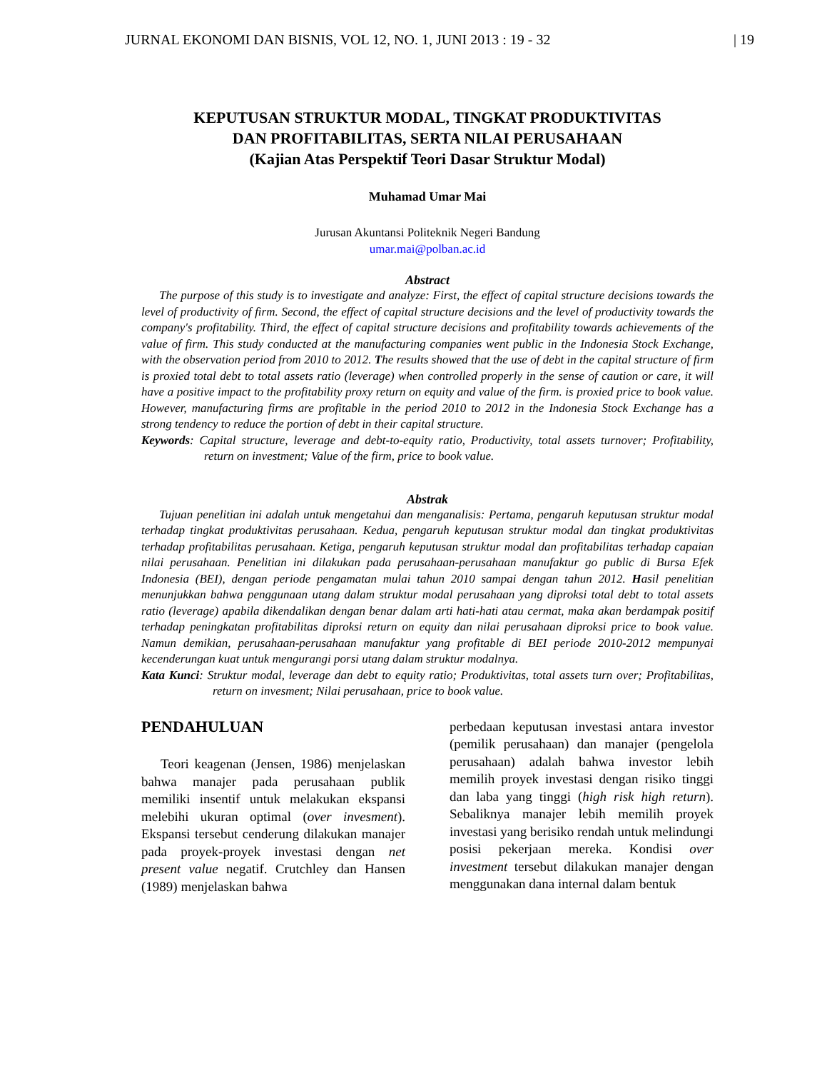JURNAL EKONOMI DAN BISNIS, VOL 12, NO. 1, JUNI 2013 : 19 - 32 | 19
KEPUTUSAN STRUKTUR MODAL, TINGKAT PRODUKTIVITAS
DAN PROFITABILITAS, SERTA NILAI PERUSAHAAN
(Kajian Atas Perspektif Teori Dasar Struktur Modal)
Muhamad Umar Mai
Jurusan Akuntansi Politeknik Negeri Bandung
umar.mai@polban.ac.id
Abstract
The purpose of this study is to investigate and analyze: First, the effect of capital structure decisions towards the level of productivity of firm. Second, the effect of capital structure decisions and the level of productivity towards the company's profitability. Third, the effect of capital structure decisions and profitability towards achievements of the value of firm. This study conducted at the manufacturing companies went public in the Indonesia Stock Exchange, with the observation period from 2010 to 2012. The results showed that the use of debt in the capital structure of firm is proxied total debt to total assets ratio (leverage) when controlled properly in the sense of caution or care, it will have a positive impact to the profitability proxy return on equity and value of the firm. is proxied price to book value. However, manufacturing firms are profitable in the period 2010 to 2012 in the Indonesia Stock Exchange has a strong tendency to reduce the portion of debt in their capital structure.
Keywords: Capital structure, leverage and debt-to-equity ratio, Productivity, total assets turnover; Profitability, return on investment; Value of the firm, price to book value.
Abstrak
Tujuan penelitian ini adalah untuk mengetahui dan menganalisis: Pertama, pengaruh keputusan struktur modal terhadap tingkat produktivitas perusahaan. Kedua, pengaruh keputusan struktur modal dan tingkat produktivitas terhadap profitabilitas perusahaan. Ketiga, pengaruh keputusan struktur modal dan profitabilitas terhadap capaian nilai perusahaan. Penelitian ini dilakukan pada perusahaan-perusahaan manufaktur go public di Bursa Efek Indonesia (BEI), dengan periode pengamatan mulai tahun 2010 sampai dengan tahun 2012. Hasil penelitian menunjukkan bahwa penggunaan utang dalam struktur modal perusahaan yang diproksi total debt to total assets ratio (leverage) apabila dikendalikan dengan benar dalam arti hati-hati atau cermat, maka akan berdampak positif terhadap peningkatan profitabilitas diproksi return on equity dan nilai perusahaan diproksi price to book value. Namun demikian, perusahaan-perusahaan manufaktur yang profitable di BEI periode 2010-2012 mempunyai kecenderungan kuat untuk mengurangi porsi utang dalam struktur modalnya.
Kata Kunci: Struktur modal, leverage dan debt to equity ratio; Produktivitas, total assets turn over; Profitabilitas, return on invesment; Nilai perusahaan, price to book value.
PENDAHULUAN
Teori keagenan (Jensen, 1986) menjelaskan bahwa manajer pada perusahaan publik memiliki insentif untuk melakukan ekspansi melebihi ukuran optimal (over invesment). Ekspansi tersebut cenderung dilakukan manajer pada proyek-proyek investasi dengan net present value negatif. Crutchley dan Hansen (1989) menjelaskan bahwa
perbedaan keputusan investasi antara investor (pemilik perusahaan) dan manajer (pengelola perusahaan) adalah bahwa investor lebih memilih proyek investasi dengan risiko tinggi dan laba yang tinggi (high risk high return). Sebaliknya manajer lebih memilih proyek investasi yang berisiko rendah untuk melindungi posisi pekerjaan mereka. Kondisi over investment tersebut dilakukan manajer dengan menggunakan dana internal dalam bentuk